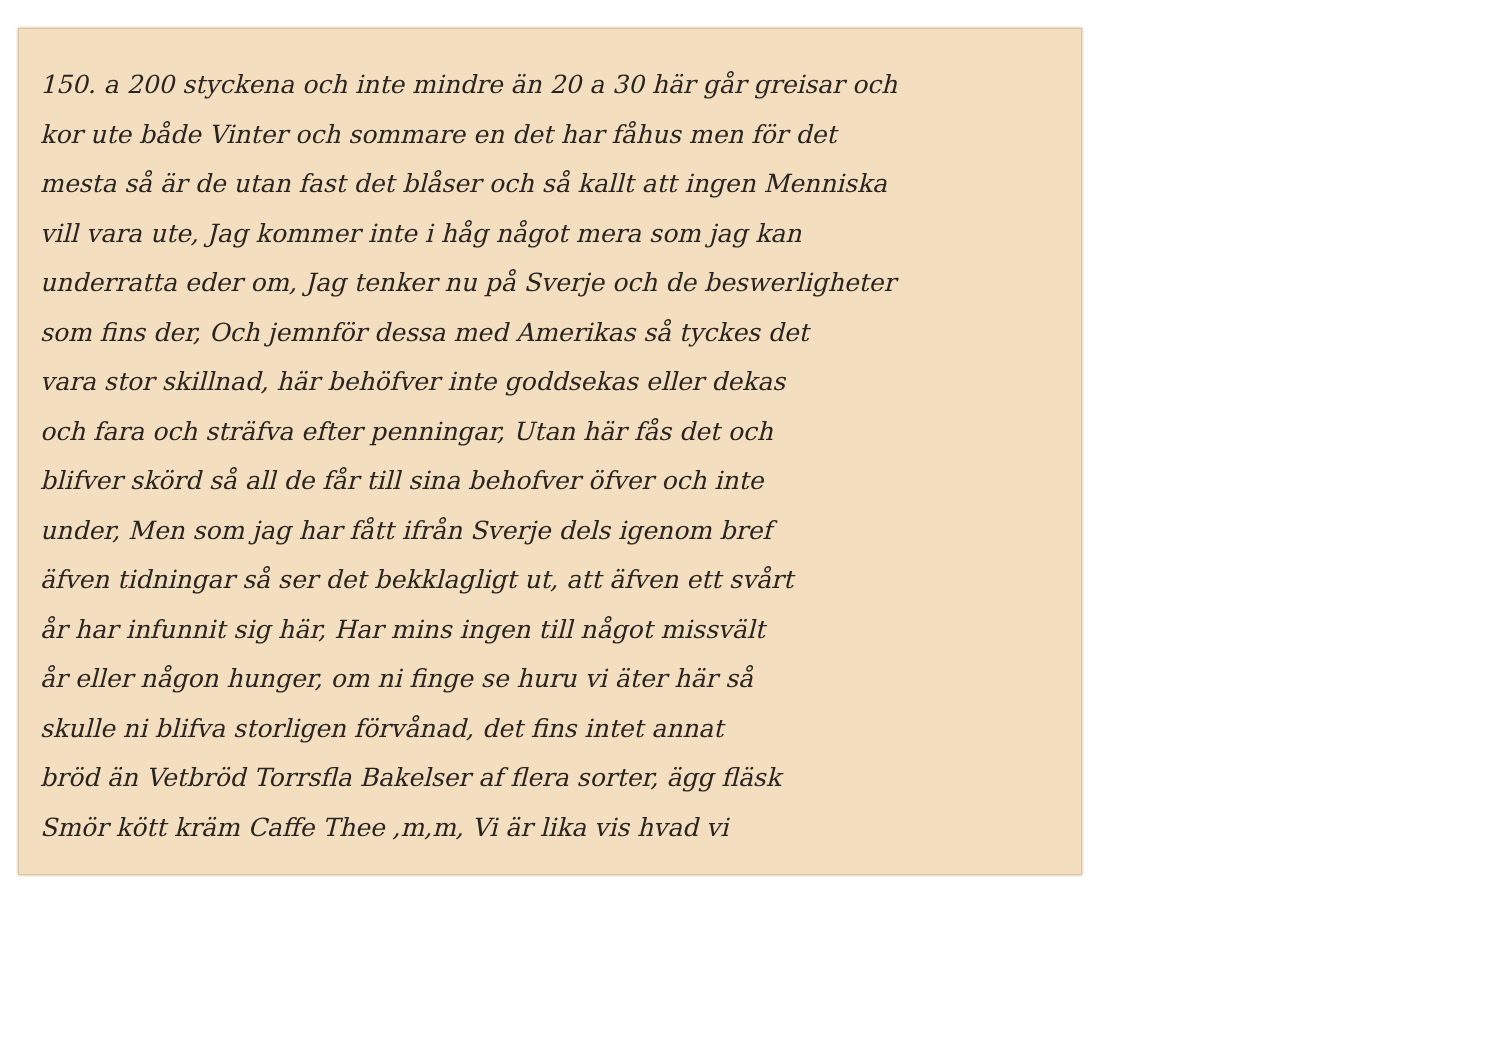150. a 200 styckena och inte mindre än 20 a 30 här går greisar och
kor ute både Vinter och sommare en det har fåhus men för det
mesta så är de utan fast det blåser och så kallt att ingen Menniska
vill vara ute, Jag kommer inte i håg något mera som jag kan
underratta eder om, Jag tenker nu på Sverje och de beswerligheter
som fins der, Och jemnför dessa med Amerikas så tyckes det
vara stor skillnad, här behöfver inte goddsekas eller dekas
och fara och sträfva efter penningar, Utan här fås det och
blifver skörd så all de får till sina behofver öfver och inte
under, Men som jag har fått ifrån Sverje dels igenom bref
äfven tidningar så ser det bekklagligt ut, att äfven ett svårt
år har infunnit sig här, Har mins ingen till något missvält
år eller någon hunger, om ni finge se huru vi äter här så
skulle ni blifva storligen förvånad, det fins intet annat
bröd än Vetbröd Torrsfla Bakelser af flera sorter, ägg fläsk
Smör kött kräm Caffe Thee ,m,m, Vi är lika vis hvad vi